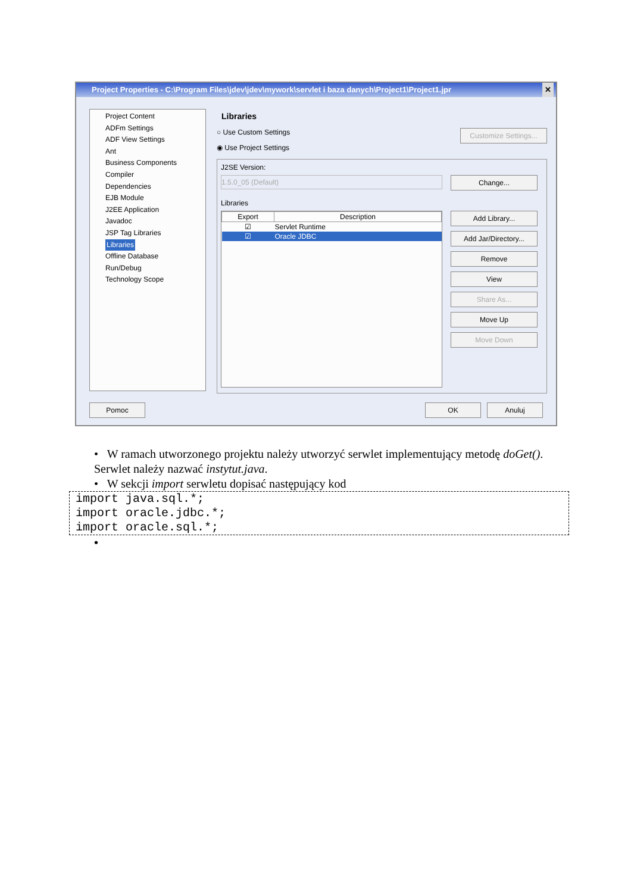Project Properties - C:\Program Files\jdev\jdev\mywork\servlet i baza danych\Project1\Project1.jpr ✕
Project Content
ADFm Settings
ADF View Settings
Ant
Business Components
Compiler
Dependencies
EJB Module
J2EE Application
Javadoc
JSP Tag Libraries
Libraries
Offline Database
Run/Debug
Technology Scope
Libraries
○ Use Custom Settings Customize Settings...
◉ Use Project Settings
J2SE Version:
1.5.0_05 (Default)
Change...
Libraries
| Export | Description |
| --- | --- |
| ☑ | Servlet Runtime |
| ☑ | Oracle JDBC |
Add Library...
Add Jar/Directory...
Remove
View
Share As...
Move Up
Move Down
Pomoc OK Anuluj
• W ramach utworzonego projektu należy utworzyć serwlet implementujący metodę doGet(). Serwlet należy nazwać instytut.java.
• W sekcji import serwletu dopisać następujący kod
import java.sql.*;
import oracle.jdbc.*;
import oracle.sql.*;
•